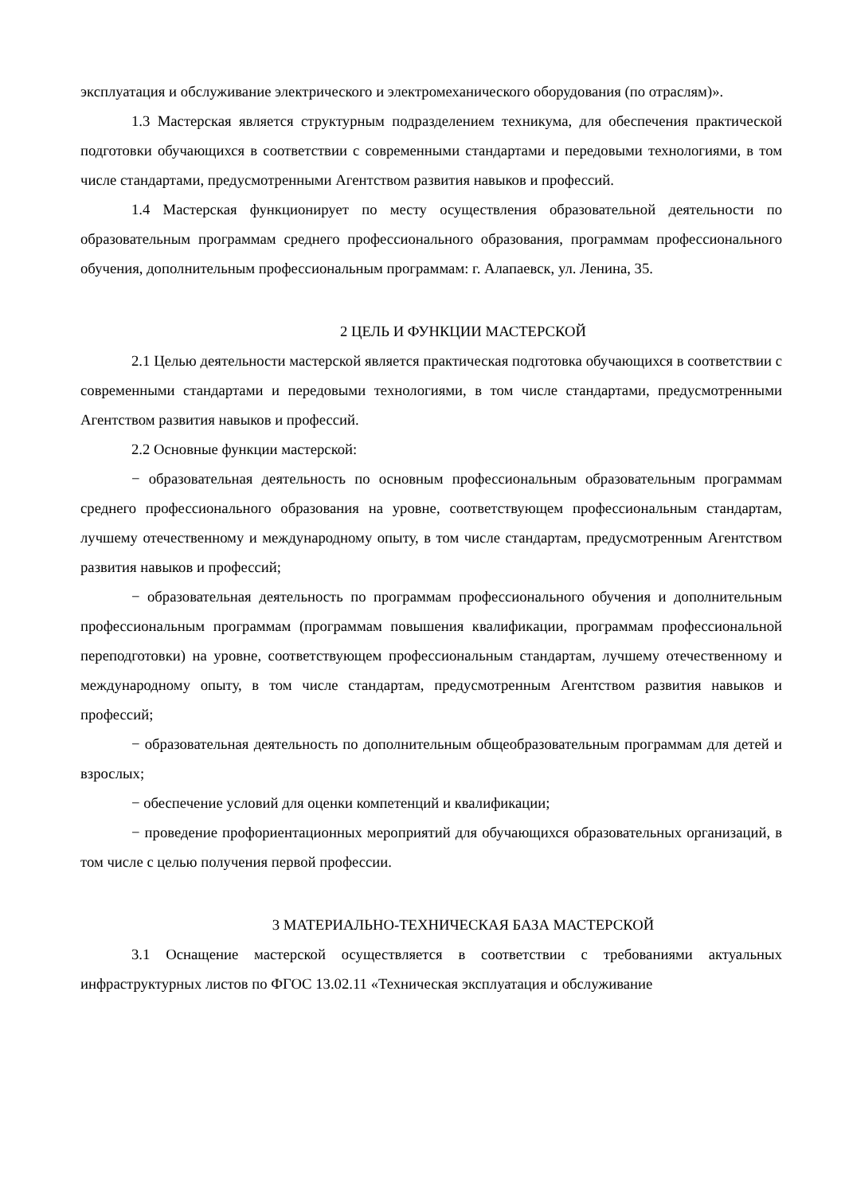эксплуатация и обслуживание электрического и электромеханического оборудования (по отраслям)».
1.3 Мастерская является структурным подразделением техникума, для обеспечения практической подготовки обучающихся в соответствии с современными стандартами и передовыми технологиями, в том числе стандартами, предусмотренными Агентством развития навыков и профессий.
1.4 Мастерская функционирует по месту осуществления образовательной деятельности по образовательным программам среднего профессионального образования, программам профессионального обучения, дополнительным профессиональным программам: г. Алапаевск, ул. Ленина, 35.
2 ЦЕЛЬ И ФУНКЦИИ МАСТЕРСКОЙ
2.1 Целью деятельности мастерской является практическая подготовка обучающихся в соответствии с современными стандартами и передовыми технологиями, в том числе стандартами, предусмотренными Агентством развития навыков и профессий.
2.2 Основные функции мастерской:
− образовательная деятельность по основным профессиональным образовательным программам среднего профессионального образования на уровне, соответствующем профессиональным стандартам, лучшему отечественному и международному опыту, в том числе стандартам, предусмотренным Агентством развития навыков и профессий;
− образовательная деятельность по программам профессионального обучения и дополнительным профессиональным программам (программам повышения квалификации, программам профессиональной переподготовки) на уровне, соответствующем профессиональным стандартам, лучшему отечественному и международному опыту, в том числе стандартам, предусмотренным Агентством развития навыков и профессий;
− образовательная деятельность по дополнительным общеобразовательным программам для детей и взрослых;
− обеспечение условий для оценки компетенций и квалификации;
− проведение профориентационных мероприятий для обучающихся образовательных организаций, в том числе с целью получения первой профессии.
3 МАТЕРИАЛЬНО-ТЕХНИЧЕСКАЯ БАЗА МАСТЕРСКОЙ
3.1 Оснащение мастерской осуществляется в соответствии с требованиями актуальных инфраструктурных листов по ФГОС 13.02.11 «Техническая эксплуатация и обслуживание